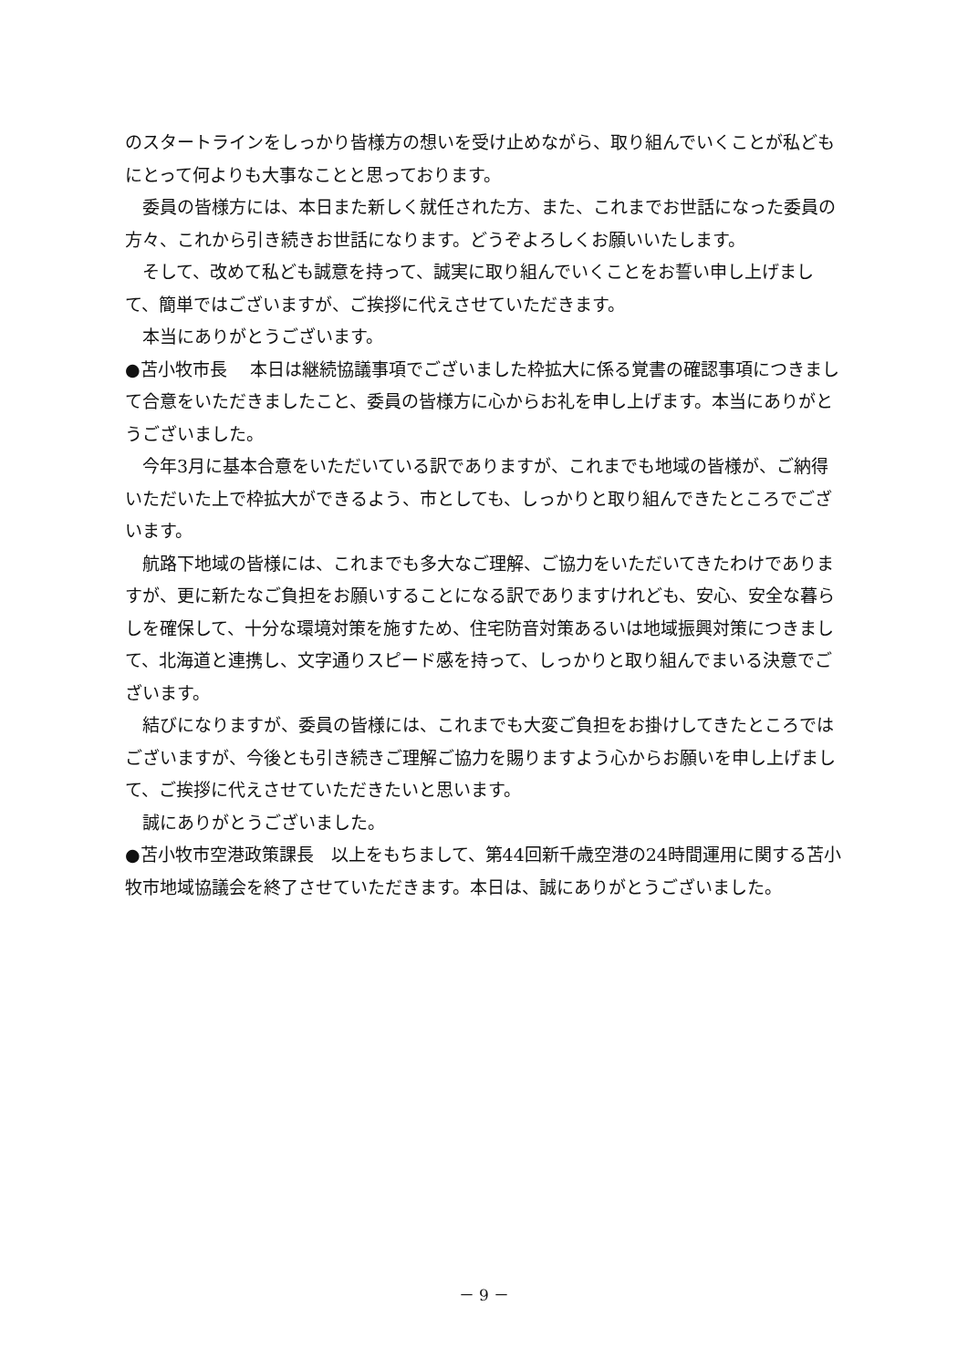のスタートラインをしっかり皆様方の想いを受け止めながら、取り組んでいくことが私どもにとって何よりも大事なことと思っております。
委員の皆様方には、本日また新しく就任された方、また、これまでお世話になった委員の方々、これから引き続きお世話になります。どうぞよろしくお願いいたします。
そして、改めて私ども誠意を持って、誠実に取り組んでいくことをお誓い申し上げまして、簡単ではございますが、ご挨拶に代えさせていただきます。
本当にありがとうございます。
●苫小牧市長　 本日は継続協議事項でございました枠拡大に係る覚書の確認事項につきまして合意をいただきましたこと、委員の皆様方に心からお礼を申し上げます。本当にありがとうございました。
今年3月に基本合意をいただいている訳でありますが、これまでも地域の皆様が、ご納得いただいた上で枠拡大ができるよう、市としても、しっかりと取り組んできたところでございます。
航路下地域の皆様には、これまでも多大なご理解、ご協力をいただいてきたわけでありますが、更に新たなご負担をお願いすることになる訳でありますけれども、安心、安全な暮らしを確保して、十分な環境対策を施すため、住宅防音対策あるいは地域振興対策につきまして、北海道と連携し、文字通りスピード感を持って、しっかりと取り組んでまいる決意でございます。
結びになりますが、委員の皆様には、これまでも大変ご負担をお掛けしてきたところではございますが、今後とも引き続きご理解ご協力を賜りますよう心からお願いを申し上げまして、ご挨拶に代えさせていただきたいと思います。
誠にありがとうございました。
●苫小牧市空港政策課長　以上をもちまして、第44回新千歳空港の24時間運用に関する苫小牧市地域協議会を終了させていただきます。本日は、誠にありがとうございました。
－ 9 －